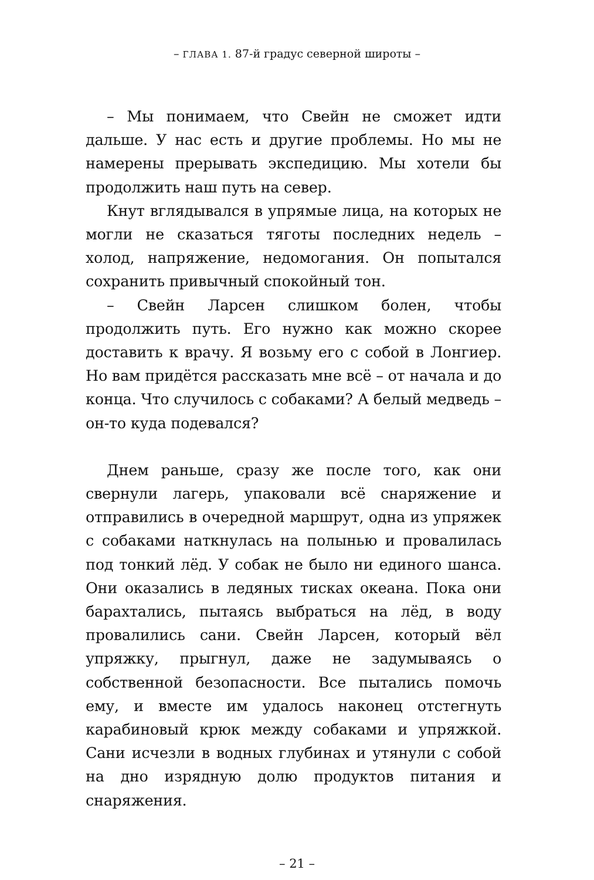– ГЛАВА 1. 87-й градус северной широты –
– Мы понимаем, что Свейн не сможет идти дальше. У нас есть и другие проблемы. Но мы не намерены прерывать экспедицию. Мы хотели бы продолжить наш путь на север.
Кнут вглядывался в упрямые лица, на которых не могли не сказаться тяготы последних недель – холод, напряжение, недомогания. Он попытался сохранить привычный спокойный тон.
– Свейн Ларсен слишком болен, чтобы продолжить путь. Его нужно как можно скорее доставить к врачу. Я возьму его с собой в Лонгиер. Но вам придётся рассказать мне всё – от начала и до конца. Что случилось с собаками? А белый медведь – он-то куда подевался?
Днем раньше, сразу же после того, как они свернули лагерь, упаковали всё снаряжение и отправились в очередной маршрут, одна из упряжек с собаками наткнулась на полынью и провалилась под тонкий лёд. У собак не было ни единого шанса. Они оказались в ледяных тисках океана. Пока они барахтались, пытаясь выбраться на лёд, в воду провалились сани. Свейн Ларсен, который вёл упряжку, прыгнул, даже не задумываясь о собственной безопасности. Все пытались помочь ему, и вместе им удалось наконец отстегнуть карабиновый крюк между собаками и упряжкой. Сани исчезли в водных глубинах и утянули с собой на дно изрядную долю продуктов питания и снаряжения.
– 21 –